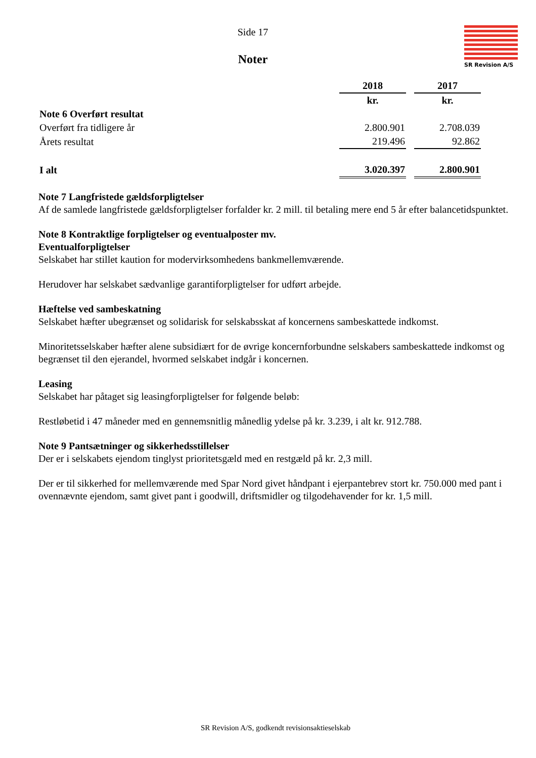Side 17
Noter
SR Revision A/S
| | 2018 | | 2017 |
| | kr. | | kr. |
| Note 6 Overført resultat | | | |
| Overført fra tidligere år | 2.800.901 | | 2.708.039 |
| Årets resultat | 219.496 | | 92.862 |
| I alt | 3.020.397 | | 2.800.901 |
Note 7 Langfristede gældsforpligtelser
Af de samlede langfristede gældsforpligtelser forfalder kr. 2 mill. til betaling mere end 5 år efter balancetidspunktet.
Note 8 Kontraktlige forpligtelser og eventualposter mv.
Eventualforpligtelser
Selskabet har stillet kaution for modervirksomhedens bankmellemværende.
Herudover har selskabet sædvanlige garantiforpligtelser for udført arbejde.
Hæftelse ved sambeskatning
Selskabet hæfter ubegrænset og solidarisk for selskabsskat af koncernens sambeskattede indkomst.
Minoritetsselskaber hæfter alene subsidiært for de øvrige koncernforbundne selskabers sambeskattede indkomst og begrænset til den ejerandel, hvormed selskabet indgår i koncernen.
Leasing
Selskabet har påtaget sig leasingforpligtelser for følgende beløb:
Restløbetid i 47 måneder med en gennemsnitlig månedlig ydelse på kr. 3.239, i alt kr. 912.788.
Note 9 Pantsætninger og sikkerhedsstillelser
Der er i selskabets ejendom tinglyst prioritetsgæld med en restgæld på kr. 2,3 mill.
Der er til sikkerhed for mellemværende med Spar Nord givet håndpant i ejerpantebrev stort kr. 750.000 med pant i ovennævnte ejendom, samt givet pant i goodwill, driftsmidler og tilgodehavender for kr. 1,5 mill.
SR Revision A/S, godkendt revisionsaktieselskab